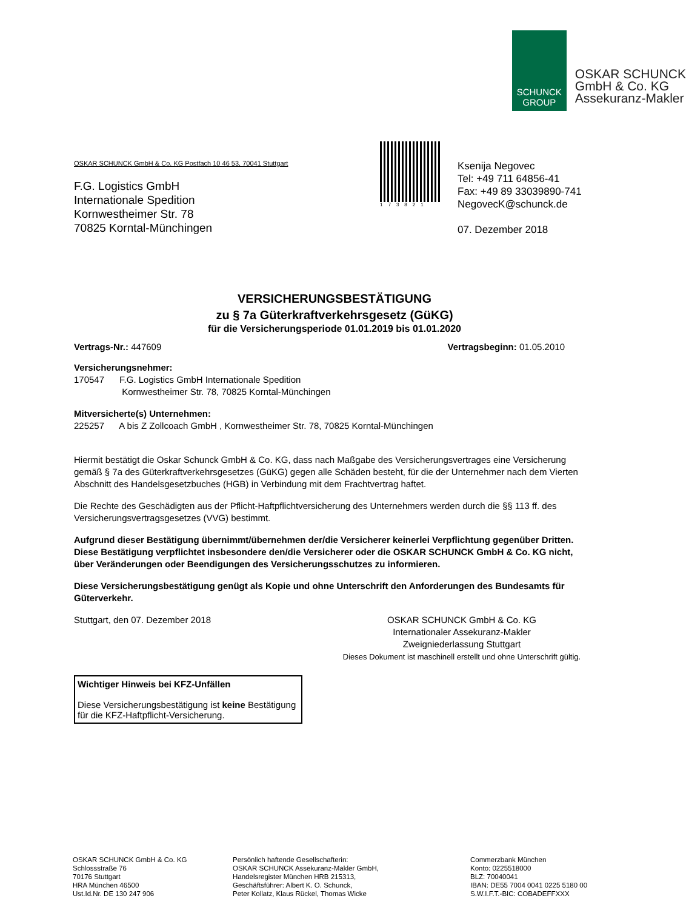SCHUNCK
GROUP
OSKAR SCHUNCK
GmbH & Co. KG
Assekuranz-Makler
OSKAR SCHUNCK GmbH & Co. KG Postfach 10 46 53, 70041 Stuttgart
F.G. Logistics GmbH
Internationale Spedition
Kornwestheimer Str. 78
70825 Korntal-Münchingen
173821
Ksenija Negovec
Tel: +49 711 64856-41
Fax: +49 89 33039890-741
NegovecK@schunck.de
07. Dezember 2018
VERSICHERUNGSBESTÄTIGUNG
zu § 7a Güterkraftverkehrsgesetz (GüKG)
für die Versicherungsperiode 01.01.2019 bis 01.01.2020
Vertrags-Nr.: 447609 Vertragsbeginn: 01.05.2010
Versicherungsnehmer:
170547 F.G. Logistics GmbH Internationale Spedition
Kornwestheimer Str. 78, 70825 Korntal-Münchingen
Mitversicherte(s) Unternehmen:
225257 A bis Z Zollcoach GmbH , Kornwestheimer Str. 78, 70825 Korntal-Münchingen
Hiermit bestätigt die Oskar Schunck GmbH & Co. KG, dass nach Maßgabe des Versicherungsvertrages eine Versicherung gemäß § 7a des Güterkraftverkehrsgesetzes (GüKG) gegen alle Schäden besteht, für die der Unternehmer nach dem Vierten Abschnitt des Handelsgesetzbuches (HGB) in Verbindung mit dem Frachtvertrag haftet.
Die Rechte des Geschädigten aus der Pflicht-Haftpflichtversicherung des Unternehmers werden durch die §§ 113 ff. des Versicherungsvertragsgesetzes (VVG) bestimmt.
Aufgrund dieser Bestätigung übernimmt/übernehmen der/die Versicherer keinerlei Verpflichtung gegenüber Dritten. Diese Bestätigung verpflichtet insbesondere den/die Versicherer oder die OSKAR SCHUNCK GmbH & Co. KG nicht, über Veränderungen oder Beendigungen des Versicherungsschutzes zu informieren.
Diese Versicherungsbestätigung genügt als Kopie und ohne Unterschrift den Anforderungen des Bundesamts für Güterverkehr.
Stuttgart, den 07. Dezember 2018 OSKAR SCHUNCK GmbH & Co. KG
Internationaler Assekuranz-Makler
Zweigniederlassung Stuttgart
Dieses Dokument ist maschinell erstellt und ohne Unterschrift gültig.
Wichtiger Hinweis bei KFZ-Unfällen
Diese Versicherungsbestätigung ist keine Bestätigung für die KFZ-Haftpflicht-Versicherung.
OSKAR SCHUNCK GmbH & Co. KG
Schlossstraße 76
70176 Stuttgart
HRA München 46500
Ust.Id.Nr. DE 130 247 906
Persönlich haftende Gesellschafterin:
OSKAR SCHUNCK Assekuranz-Makler GmbH,
Handelsregister München HRB 215313,
Geschäftsführer: Albert K. O. Schunck,
Peter Kollatz, Klaus Rückel, Thomas Wicke
Commerzbank München
Konto: 0225518000
BLZ: 70040041
IBAN: DE55 7004 0041 0225 5180 00
S.W.I.F.T.-BIC: COBADEFFXXX